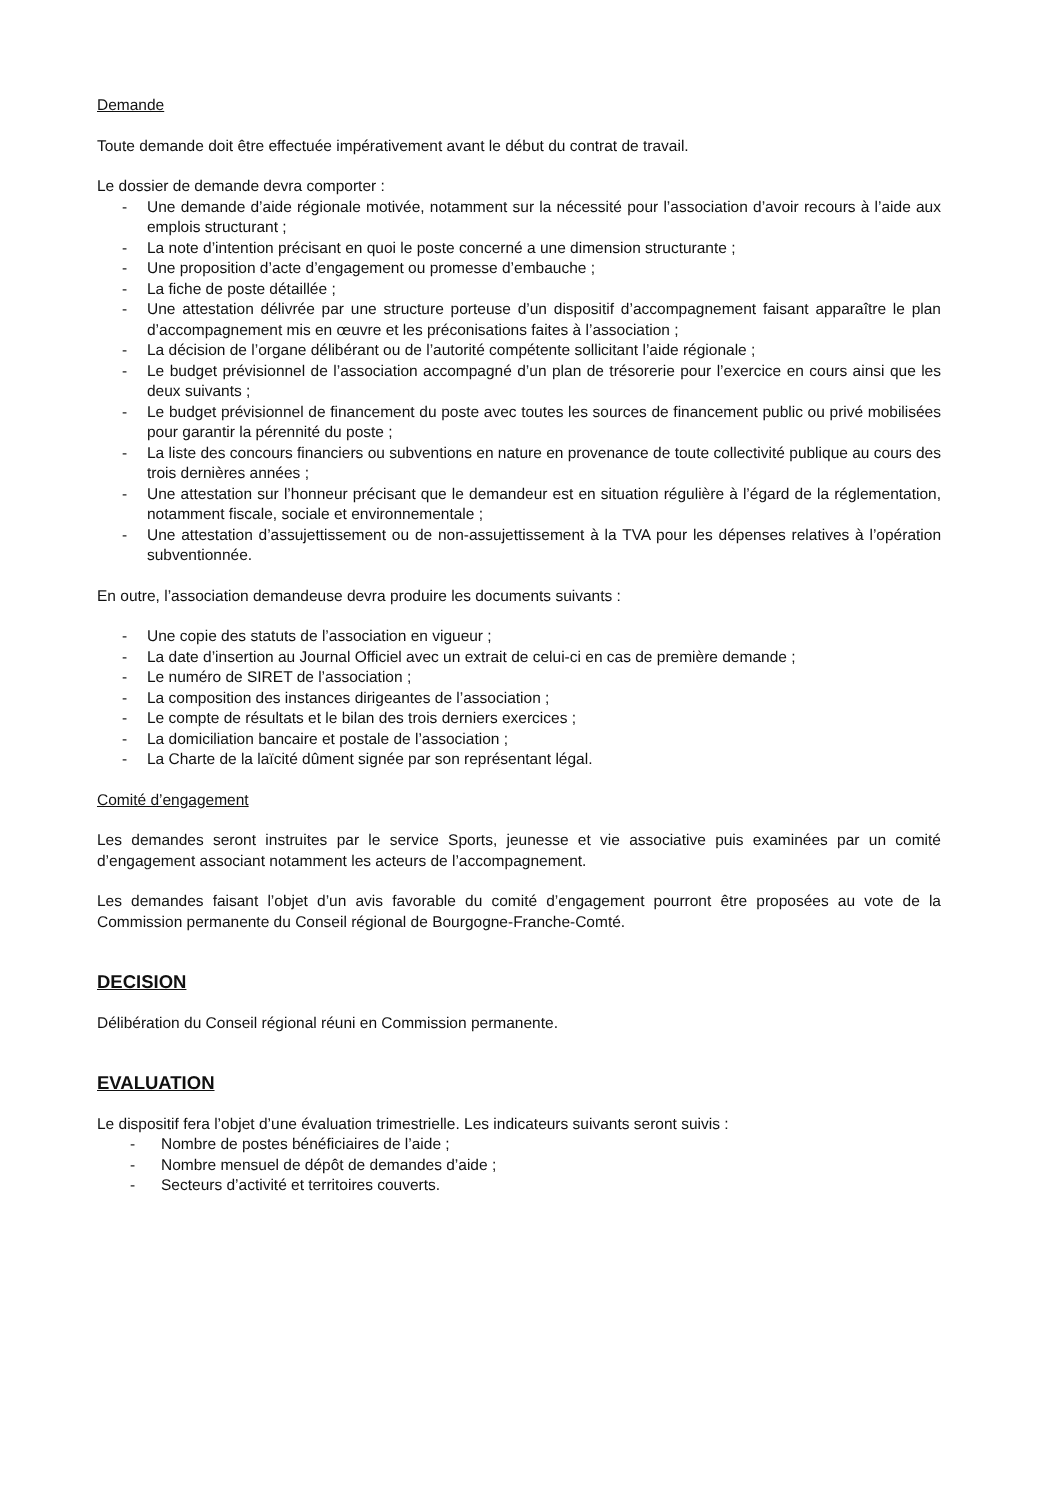Demande
Toute demande doit être effectuée impérativement avant le début du contrat de travail.
Le dossier de demande devra comporter :
- Une demande d’aide régionale motivée, notamment sur la nécessité pour l’association d’avoir recours à l’aide aux emplois structurant ;
- La note d’intention précisant en quoi le poste concerné a une dimension structurante ;
- Une proposition d’acte d’engagement ou promesse d’embauche ;
- La fiche de poste détaillée ;
- Une attestation délivrée par une structure porteuse d’un dispositif d’accompagnement faisant apparaître le plan d’accompagnement mis en œuvre et les préconisations faites à l’association ;
- La décision de l’organe délibérant ou de l’autorité compétente sollicitant l’aide régionale ;
- Le budget prévisionnel de l’association accompagné d’un plan de trésorerie pour l’exercice en cours ainsi que les deux suivants ;
- Le budget prévisionnel de financement du poste avec toutes les sources de financement public ou privé mobilisées pour garantir la pérennité du poste ;
- La liste des concours financiers ou subventions en nature en provenance de toute collectivité publique au cours des trois dernières années ;
- Une attestation sur l’honneur précisant que le demandeur est en situation régulière à l’égard de la réglementation, notamment fiscale, sociale et environnementale ;
- Une attestation d’assujettissement ou de non-assujettissement à la TVA pour les dépenses relatives à l’opération subventionnée.
En outre, l’association demandeuse devra produire les documents suivants :
- Une copie des statuts de l’association en vigueur ;
- La date d’insertion au Journal Officiel avec un extrait de celui-ci en cas de première demande ;
- Le numéro de SIRET de l’association ;
- La composition des instances dirigeantes de l’association ;
- Le compte de résultats et le bilan des trois derniers exercices ;
- La domiciliation bancaire et postale de l’association ;
- La Charte de la laïcité dûment signée par son représentant légal.
Comité d’engagement
Les demandes seront instruites par le service Sports, jeunesse et vie associative puis examinées par un comité d’engagement associant notamment les acteurs de l’accompagnement.
Les demandes faisant l’objet d’un avis favorable du comité d’engagement pourront être proposées au vote de la Commission permanente du Conseil régional de Bourgogne-Franche-Comté.
DECISION
Délibération du Conseil régional réuni en Commission permanente.
EVALUATION
Le dispositif fera l’objet d’une évaluation trimestrielle. Les indicateurs suivants seront suivis :
- Nombre de postes bénéficiaires de l’aide ;
- Nombre mensuel de dépôt de demandes d’aide ;
- Secteurs d’activité et territoires couverts.